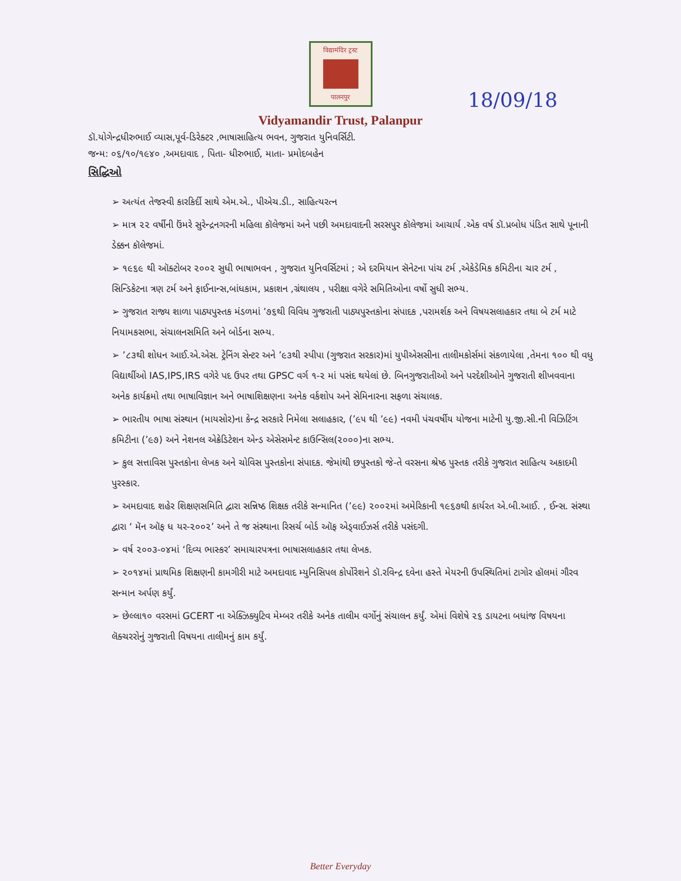विद्यामंदिर ट्रस्ट
पालनपुर
18/09/18
Vidyamandir Trust, Palanpur
ડૉ.યોગેન્દ્રધીરુભાઈ વ્યાસ,પૂર્વ-ડિરેક્ટર ,ભાષાસાહિત્ય ભવન, ગુજરાત યુનિવર્સિટી.
જન્મ: ૦૬/૧૦/૧૯૪૦ ,અમદાવાદ , પિતા- ધીરુભાઈ, માતા- પ્રમોદબહેન
સિદ્ધિઓ
➢ અત્યંત તેજસ્વી કારકિર્દી સાથે એમ.એ., પીએચ.ડી., સાહિત્યરત્ન
➢ માત્ર ૨૨ વર્ષીની ઉંમરે સુરેન્દ્રનગરની મહિલા કૉલેજમાં અને પછી અમદાવાદની સરસપુર કૉલેજમાં આચાર્ય .એક વર્ષ ડૉ.પ્રબોધ પંડિત સાથે પૂનાની ડેક્કન કૉલેજમાં.
➢ ૧૯૬૯ થી ઑક્ટોબર ૨૦૦૨ સુધી ભાષાભવન , ગુજરાત યુનિવર્સિટમાં ; એ દરમિયાન સૅનેટના પાંચ ટર્મ ,એકેડેમિક કમિટીના ચાર ટર્મ , સિન્ડિકેટના ત્રણ ટર્મ અને ફાઈનાન્સ,બાંધકામ, પ્રકાશન ,ગ્રંથાલય , પરીક્ષા વગેરે સમિતિઓના વર્ષો સુધી સભ્ય.
➢ ગુજરાત રાજ્ય શાળા પાઠ્યપુસ્તક મંડળમાં ’૭૬થી વિવિધ ગુજરાતી પાઠ્યપુસ્તકોના સંપાદક ,પરામર્શક અને વિષયસલાહકાર તથા બે ટર્મ માટે નિયામકસભા, સંચાલનસમિતિ અને બોર્ડના સભ્ય.
➢ ’૮૩થી શોધન આઈ.એ.એસ. ટ્રેનિંગ સેન્ટર અને ’૯૩થી સ્પીપા (ગુજરાત સરકાર)માં યુપીએસસીના તાલીમકોર્સમાં સંકળાયેલા ,તેમના ૧૦૦ થી વધુ વિદ્યાર્થીઓ IAS,IPS,IRS વગેરે પદ ઉપર તથા GPSC વર્ગ ૧-૨ માં પસંદ થયેલાં છે. બિનગુજરાતીઓ અને પરદેશીઓને ગુજરાતી શીખવવાના અનેક કાર્યક્રમો તથા ભાષાવિજ્ઞાન અને ભાષાશિક્ષણના અનેક વર્કશોપ અને સેમિનારના સફળા સંચાલક.
➢ ભારતીય ભાષા સંસ્થાન (માયસોર)ના કેન્દ્ર સરકારે નિમેલા સલાહકાર, (’૯૫ થી ’૯૯) નવમી પંચવર્ષીય યોજના માટેની યુ.જી.સી.ની વિઝિટિંગ કમિટીના (’૯૭) અને નેશનલ એક્રેડિટેશન એન્ડ એસેસમેન્ટ કાઉન્સિલ(૨૦૦૦)ના સભ્ય.
➢ કુલ સત્તાવિસ પુસ્તકોના લેખક અને ચોવિસ પુસ્તકોના સંપાદક. જેમાંથી છપુસ્તકો જે-તે વરસના શ્રેષ્ઠ પુસ્તક તરીકે ગુજરાત સાહિત્ય અકાદમી પુરસ્કાર.
➢ અમદાવાદ શહેર શિક્ષણસમિતિ દ્વારા સન્નિષ્ઠ શિક્ષક તરીકે સન્માનિત (’૯૯) ૨૦૦૨માં અમેરિકાની ૧૯૬૭થી કાર્યરત એ.બી.આઈ. , ઈન્સ. સંસ્થા દ્વારા ‘ મૅન ઑફ ધ યર-૨૦૦૨’ અને તે જ સંસ્થાના રિસર્ચ બોર્ડ ઑફ એડ્વાઈઝર્સ તરીકે પસંદગી.
➢ વર્ષ ૨૦૦૩-૦૪માં ‘દિવ્ય ભાસ્કર’ સમાચારપત્રના ભાષાસલાહકાર તથા લેખક.
➢ ૨૦૧૪માં પ્રાથમિક શિક્ષણની કામગીરી માટે અમદાવાદ મ્યુનિસિપલ કોર્પોરેશને ડૉ.રવિન્દ્ર દવેના હસ્તે મેયરની ઉપસ્થિતિમાં ટાગોર હૉલમાં ગૌરવ સન્માન અર્પણ કર્યું.
➢ છેલ્લા૧૦ વરસમાં GCERT ના એક્ઝિક્યુટિવ મેમ્બર તરીકે અનેક તાલીમ વર્ગોનું સંચાલન કર્યું. એમાં વિશેષે ૨૬ ડાયટના બધાંજ વિષયના લૅક્ચરરોનું ગુજરાતી વિષયના તાલીમનું કામ કર્યું.
Better Everyday